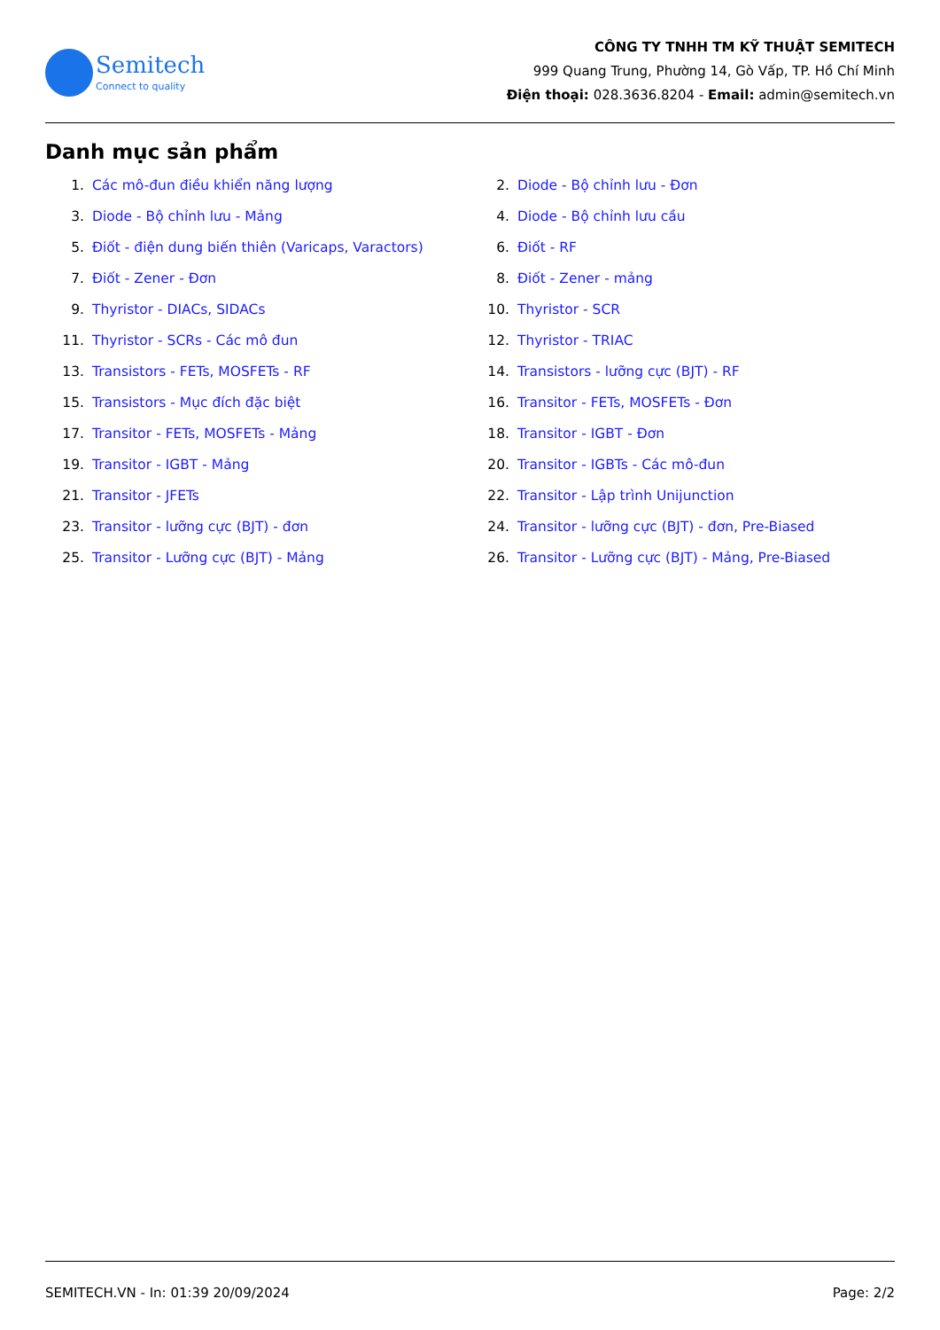Semitech
Connect to quality
CÔNG TY TNHH TM KỸ THUẬT SEMITECH
999 Quang Trung, Phường 14, Gò Vấp, TP. Hồ Chí Minh
Điện thoại: 028.3636.8204 - Email: admin@semitech.vn
Danh mục sản phẩm
1. Các mô-đun điều khiển năng lượng
3. Diode - Bộ chỉnh lưu - Mảng
5. Điốt - điện dung biến thiên (Varicaps, Varactors)
7. Điốt - Zener - Đơn
9. Thyristor - DIACs, SIDACs
11. Thyristor - SCRs - Các mô đun
13. Transistors - FETs, MOSFETs - RF
15. Transistors - Mục đích đặc biệt
17. Transitor - FETs, MOSFETs - Mảng
19. Transitor - IGBT - Mảng
21. Transitor - JFETs
23. Transitor - lưỡng cực (BJT) - đơn
25. Transitor - Lưỡng cực (BJT) - Mảng
2. Diode - Bộ chỉnh lưu - Đơn
4. Diode - Bộ chỉnh lưu cầu
6. Điốt - RF
8. Điốt - Zener - mảng
10. Thyristor - SCR
12. Thyristor - TRIAC
14. Transistors - lưỡng cực (BJT) - RF
16. Transitor - FETs, MOSFETs - Đơn
18. Transitor - IGBT - Đơn
20. Transitor - IGBTs - Các mô-đun
22. Transitor - Lập trình Unijunction
24. Transitor - lưỡng cực (BJT) - đơn, Pre-Biased
26. Transitor - Lưỡng cực (BJT) - Mảng, Pre-Biased
SEMITECH.VN - In: 01:39 20/09/2024 Page: 2/2